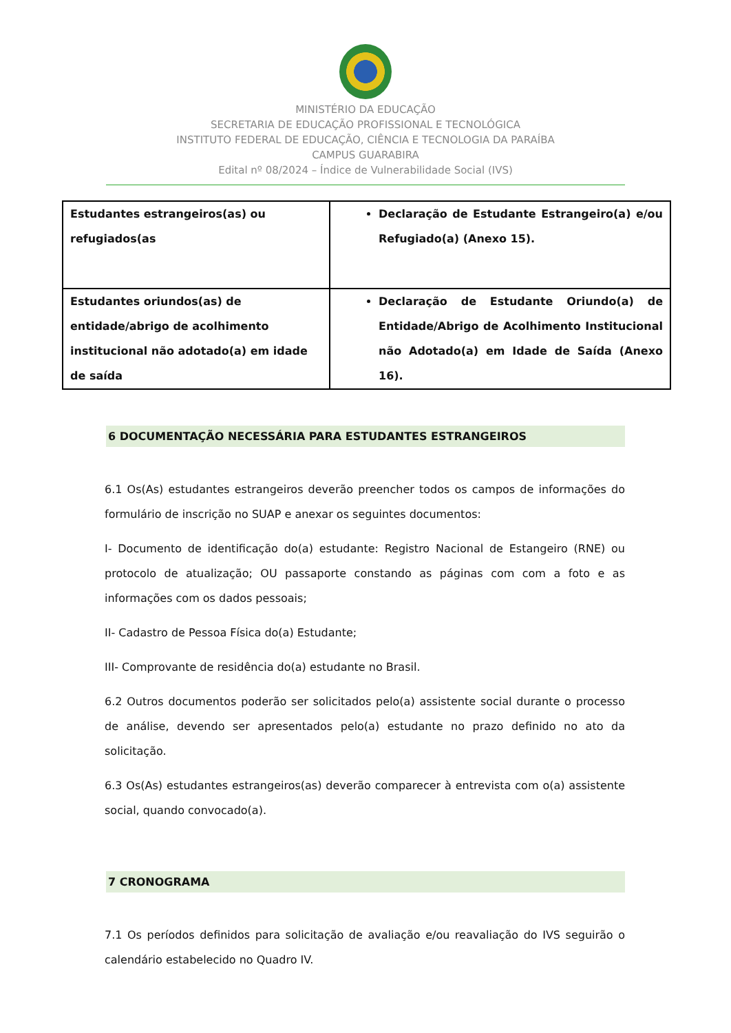MINISTÉRIO DA EDUCAÇÃO
SECRETARIA DE EDUCAÇÃO PROFISSIONAL E TECNOLÓGICA
INSTITUTO FEDERAL DE EDUCAÇÃO, CIÊNCIA E TECNOLOGIA DA PARAÍBA
CAMPUS GUARABIRA
Edital nº 08/2024 – Índice de Vulnerabilidade Social (IVS)
| Estudantes estrangeiros(as) ou refugiados(as | Declaração de Estudante Estrangeiro(a) e/ou Refugiado(a) (Anexo 15). |
| Estudantes oriundos(as) de entidade/abrigo de acolhimento institucional não adotado(a) em idade de saída | Declaração de Estudante Oriundo(a) de Entidade/Abrigo de Acolhimento Institucional não Adotado(a) em Idade de Saída (Anexo 16). |
6 DOCUMENTAÇÃO NECESSÁRIA PARA ESTUDANTES ESTRANGEIROS
6.1 Os(As) estudantes estrangeiros deverão preencher todos os campos de informações do formulário de inscrição no SUAP e anexar os seguintes documentos:
I- Documento de identificação do(a) estudante: Registro Nacional de Estangeiro (RNE) ou protocolo de atualização; OU passaporte constando as páginas com com a foto e as informações com os dados pessoais;
II- Cadastro de Pessoa Física do(a) Estudante;
III- Comprovante de residência do(a) estudante no Brasil.
6.2 Outros documentos poderão ser solicitados pelo(a) assistente social durante o processo de análise, devendo ser apresentados pelo(a) estudante no prazo definido no ato da solicitação.
6.3 Os(As) estudantes estrangeiros(as) deverão comparecer à entrevista com o(a) assistente social, quando convocado(a).
7 CRONOGRAMA
7.1 Os períodos definidos para solicitação de avaliação e/ou reavaliação do IVS seguirão o calendário estabelecido no Quadro IV.